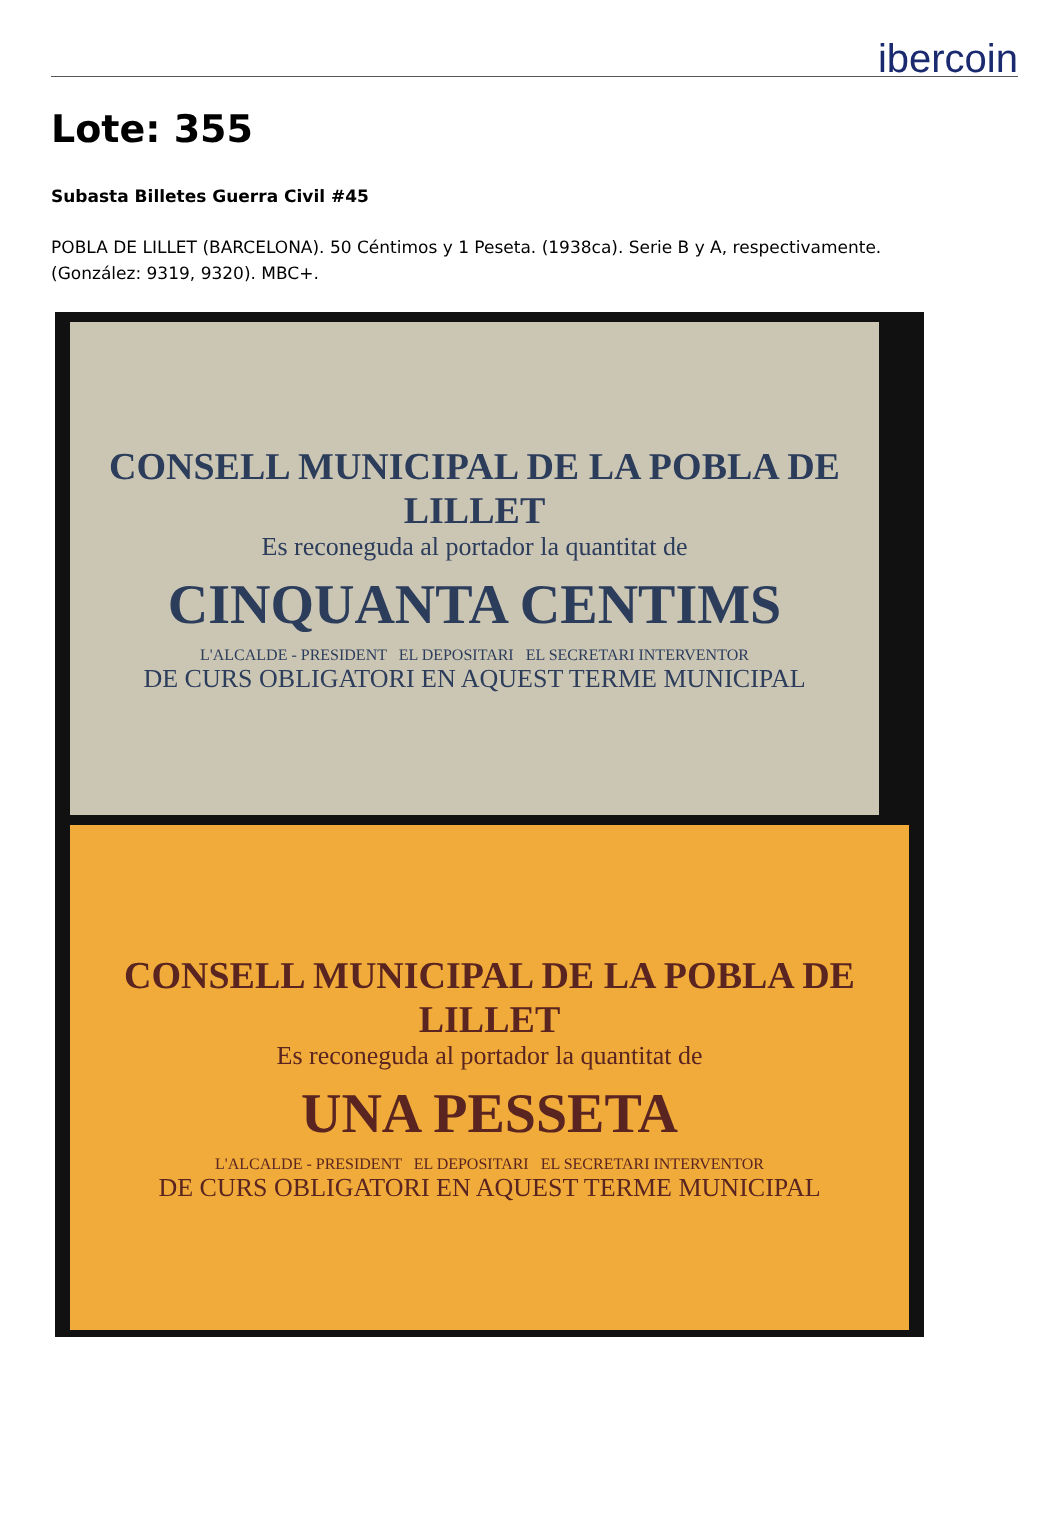ibercoin
Lote: 355
Subasta Billetes Guerra Civil #45
POBLA DE LILLET (BARCELONA). 50 Céntimos y 1 Peseta. (1938ca). Serie B y A, respectivamente. (González: 9319, 9320). MBC+.
CONSELL MUNICIPAL DE LA POBLA DE LILLET
Es reconeguda al portador la quantitat de
CINQUANTA CENTIMS
L'ALCALDE - PRESIDENT EL DEPOSITARI EL SECRETARI INTERVENTOR
DE CURS OBLIGATORI EN AQUEST TERME MUNICIPAL
CONSELL MUNICIPAL DE LA POBLA DE LILLET
Es reconeguda al portador la quantitat de
UNA PESSETA
L'ALCALDE - PRESIDENT EL DEPOSITARI EL SECRETARI INTERVENTOR
DE CURS OBLIGATORI EN AQUEST TERME MUNICIPAL